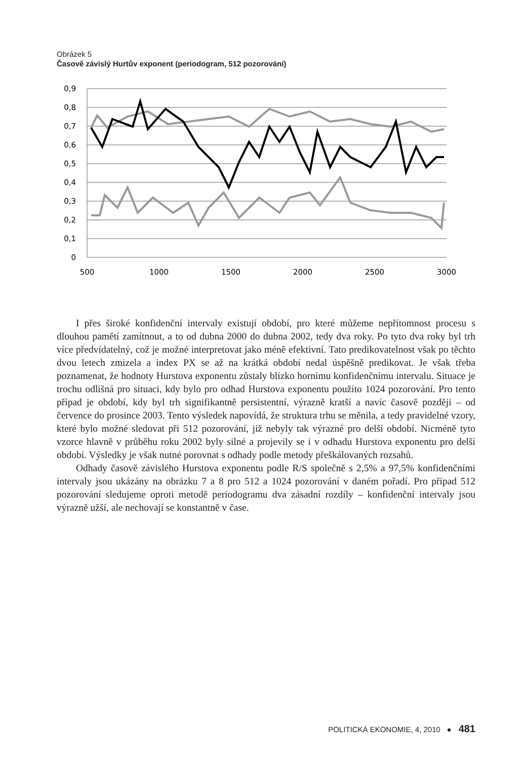Obrázek 5
Časově závislý Hurtův exponent (periodogram, 512 pozorování)
0,9
0,8
0,7
0,6
0,5
0,4
0,3
0,2
0,1
0
500
1000
1500
2000
2500
3000
I přes široké konfidenční intervaly existují období, pro které můžeme nepřítomnost procesu s dlouhou pamětí zamítnout, a to od dubna 2000 do dubna 2002, tedy dva roky. Po tyto dva roky byl trh více předvídatelný, což je možné interpretovat jako méně efektivní. Tato predikovatelnost však po těchto dvou letech zmizela a index PX se až na krátká období nedal úspěšně predikovat. Je však třeba poznamenat, že hodnoty Hurstova exponentu zůstaly blízko hornímu konfidenčnímu intervalu. Situace je trochu odlišná pro situaci, kdy bylo pro odhad Hurstova exponentu použito 1024 pozorování. Pro tento případ je období, kdy byl trh signifikantně persistentní, výrazně kratší a navíc časově později – od července do prosince 2003. Tento výsledek napovídá, že struktura trhu se měnila, a tedy pravidelné vzory, které bylo možné sledovat při 512 pozorování, již nebyly tak výrazné pro delší období. Nicméně tyto vzorce hlavně v průběhu roku 2002 byly silné a projevily se i v odhadu Hurstova exponentu pro delší období. Výsledky je však nutné porovnat s odhady podle metody přeškálovaných rozsahů.
Odhady časově závislého Hurstova exponentu podle R/S společně s 2,5% a 97,5% konfidenčními intervaly jsou ukázány na obrázku 7 a 8 pro 512 a 1024 pozorování v daném pořadí. Pro případ 512 pozorování sledujeme oproti metodě periodogramu dva zásadní rozdíly – konfidenční intervaly jsou výrazně užší, ale nechovají se konstantně v čase.
POLITICKÁ EKONOMIE, 4, 2010 ● 481